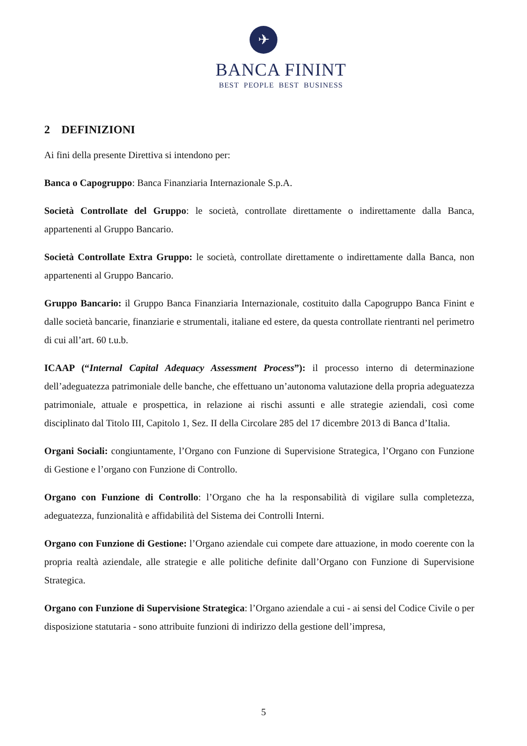✈
BANCA FININT
BEST PEOPLE BEST BUSINESS
2 DEFINIZIONI
Ai fini della presente Direttiva si intendono per:
Banca o Capogruppo: Banca Finanziaria Internazionale S.p.A.
Società Controllate del Gruppo: le società, controllate direttamente o indirettamente dalla Banca, appartenenti al Gruppo Bancario.
Società Controllate Extra Gruppo: le società, controllate direttamente o indirettamente dalla Banca, non appartenenti al Gruppo Bancario.
Gruppo Bancario: il Gruppo Banca Finanziaria Internazionale, costituito dalla Capogruppo Banca Finint e dalle società bancarie, finanziarie e strumentali, italiane ed estere, da questa controllate rientranti nel perimetro di cui all’art. 60 t.u.b.
ICAAP (“Internal Capital Adequacy Assessment Process”): il processo interno di determinazione dell’adeguatezza patrimoniale delle banche, che effettuano un’autonoma valutazione della propria adeguatezza patrimoniale, attuale e prospettica, in relazione ai rischi assunti e alle strategie aziendali, così come disciplinato dal Titolo III, Capitolo 1, Sez. II della Circolare 285 del 17 dicembre 2013 di Banca d’Italia.
Organi Sociali: congiuntamente, l’Organo con Funzione di Supervisione Strategica, l’Organo con Funzione di Gestione e l’organo con Funzione di Controllo.
Organo con Funzione di Controllo: l’Organo che ha la responsabilità di vigilare sulla completezza, adeguatezza, funzionalità e affidabilità del Sistema dei Controlli Interni.
Organo con Funzione di Gestione: l’Organo aziendale cui compete dare attuazione, in modo coerente con la propria realtà aziendale, alle strategie e alle politiche definite dall’Organo con Funzione di Supervisione Strategica.
Organo con Funzione di Supervisione Strategica: l’Organo aziendale a cui - ai sensi del Codice Civile o per disposizione statutaria - sono attribuite funzioni di indirizzo della gestione dell’impresa,
5